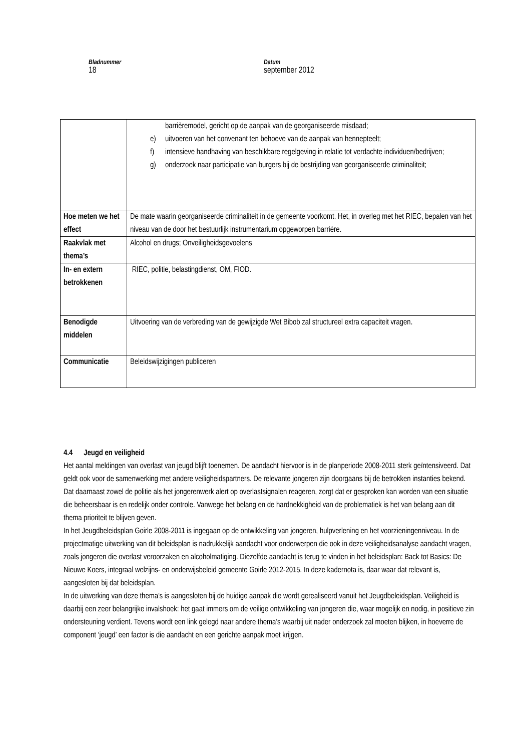Bladnummer
18
Datum
september 2012
| | barrièremodel, gericht op de aanpak van de georganiseerde misdaad; e) uitvoeren van het convenant ten behoeve van de aanpak van hennepteelt; f) intensieve handhaving van beschikbare regelgeving in relatie tot verdachte individuen/bedrijven; g) onderzoek naar participatie van burgers bij de bestrijding van georganiseerde criminaliteit; |
| Hoe meten we het effect | De mate waarin georganiseerde criminaliteit in de gemeente voorkomt. Het, in overleg met het RIEC, bepalen van het niveau van de door het bestuurlijk instrumentarium opgeworpen barrière. |
| Raakvlak met thema’s | Alcohol en drugs; Onveiligheidsgevoelens |
| In- en extern betrokkenen | RIEC, politie, belastingdienst, OM, FIOD. |
| Benodigde middelen | Uitvoering van de verbreding van de gewijzigde Wet Bibob zal structureel extra capaciteit vragen. |
| Communicatie | Beleidswijzigingen publiceren |
4.4 Jeugd en veiligheid
Het aantal meldingen van overlast van jeugd blijft toenemen. De aandacht hiervoor is in de planperiode 2008-2011 sterk geïntensiveerd. Dat geldt ook voor de samenwerking met andere veiligheidspartners. De relevante jongeren zijn doorgaans bij de betrokken instanties bekend. Dat daarnaast zowel de politie als het jongerenwerk alert op overlastsignalen reageren, zorgt dat er gesproken kan worden van een situatie die beheersbaar is en redelijk onder controle. Vanwege het belang en de hardnekkigheid van de problematiek is het van belang aan dit thema prioriteit te blijven geven.
In het Jeugdbeleidsplan Goirle 2008-2011 is ingegaan op de ontwikkeling van jongeren, hulpverlening en het voorzieningenniveau. In de projectmatige uitwerking van dit beleidsplan is nadrukkelijk aandacht voor onderwerpen die ook in deze veiligheidsanalyse aandacht vragen, zoals jongeren die overlast veroorzaken en alcoholmatiging. Diezelfde aandacht is terug te vinden in het beleidsplan: Back tot Basics: De Nieuwe Koers, integraal welzijns- en onderwijsbeleid gemeente Goirle 2012-2015. In deze kadernota is, daar waar dat relevant is, aangesloten bij dat beleidsplan.
In de uitwerking van deze thema’s is aangesloten bij de huidige aanpak die wordt gerealiseerd vanuit het Jeugdbeleidsplan. Veiligheid is daarbij een zeer belangrijke invalshoek: het gaat immers om de veilige ontwikkeling van jongeren die, waar mogelijk en nodig, in positieve zin ondersteuning verdient. Tevens wordt een link gelegd naar andere thema’s waarbij uit nader onderzoek zal moeten blijken, in hoeverre de component ‘jeugd’ een factor is die aandacht en een gerichte aanpak moet krijgen.